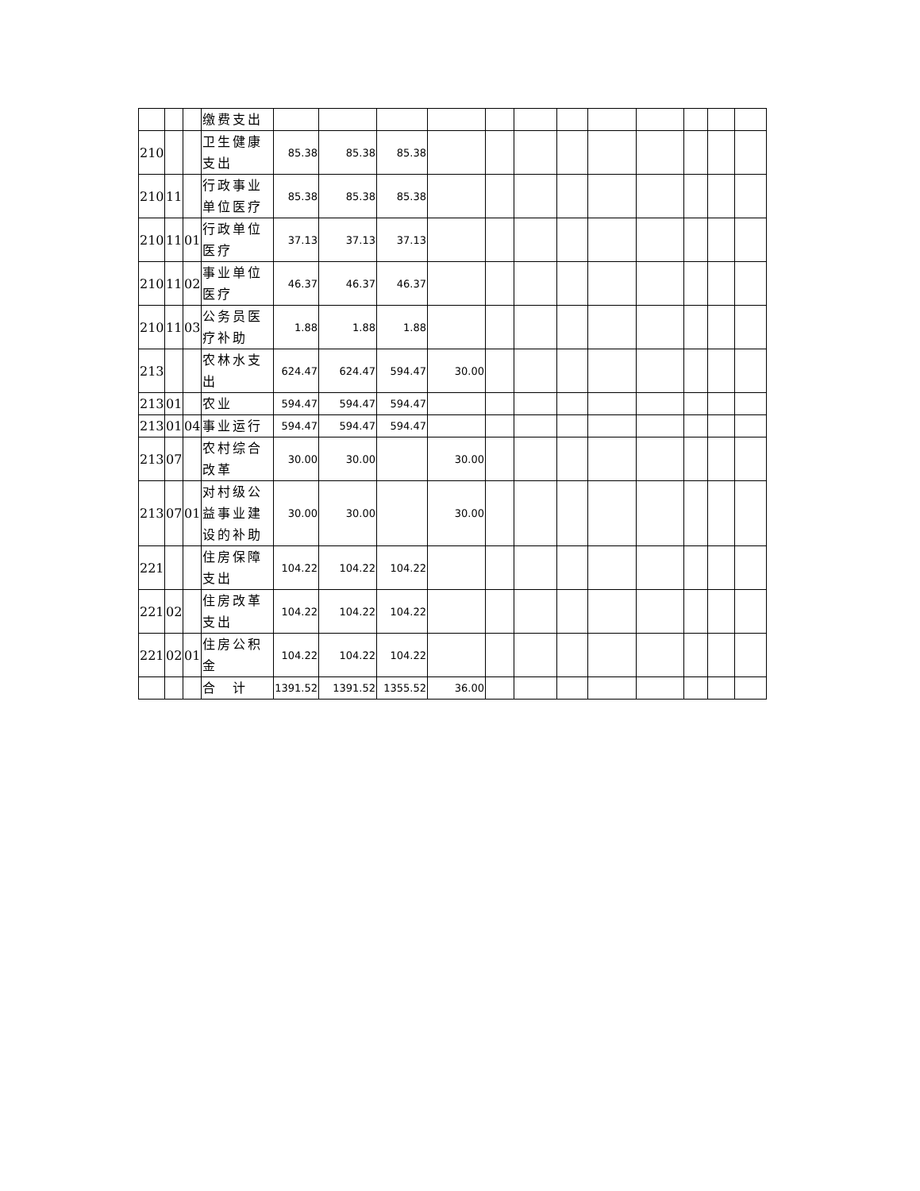| | | | 缴费支出 | | | | | | | | | | | | |
| 210 | | | 卫生健康支出 | 85.38 | 85.38 | 85.38 | | | | | | | | | |
| 210 | 11 | | 行政事业单位医疗 | 85.38 | 85.38 | 85.38 | | | | | | | | | |
| 210 | 11 | 01 | 行政单位医疗 | 37.13 | 37.13 | 37.13 | | | | | | | | | |
| 210 | 11 | 02 | 事业单位医疗 | 46.37 | 46.37 | 46.37 | | | | | | | | | |
| 210 | 11 | 03 | 公务员医疗补助 | 1.88 | 1.88 | 1.88 | | | | | | | | | |
| 213 | | | 农林水支出 | 624.47 | 624.47 | 594.47 | 30.00 | | | | | | | | |
| 213 | 01 | | 农业 | 594.47 | 594.47 | 594.47 | | | | | | | | | |
| 213 | 01 | 04 | 事业运行 | 594.47 | 594.47 | 594.47 | | | | | | | | | |
| 213 | 07 | | 农村综合改革 | 30.00 | 30.00 | | 30.00 | | | | | | | | |
| 213 | 07 | 01 | 对村级公益事业建设的补助 | 30.00 | 30.00 | | 30.00 | | | | | | | | |
| 221 | | | 住房保障支出 | 104.22 | 104.22 | 104.22 | | | | | | | | | |
| 221 | 02 | | 住房改革支出 | 104.22 | 104.22 | 104.22 | | | | | | | | | |
| 221 | 02 | 01 | 住房公积金 | 104.22 | 104.22 | 104.22 | | | | | | | | | |
| | | | 合 计 | 1391.52 | 1391.52 | 1355.52 | 36.00 | | | | | | | | |